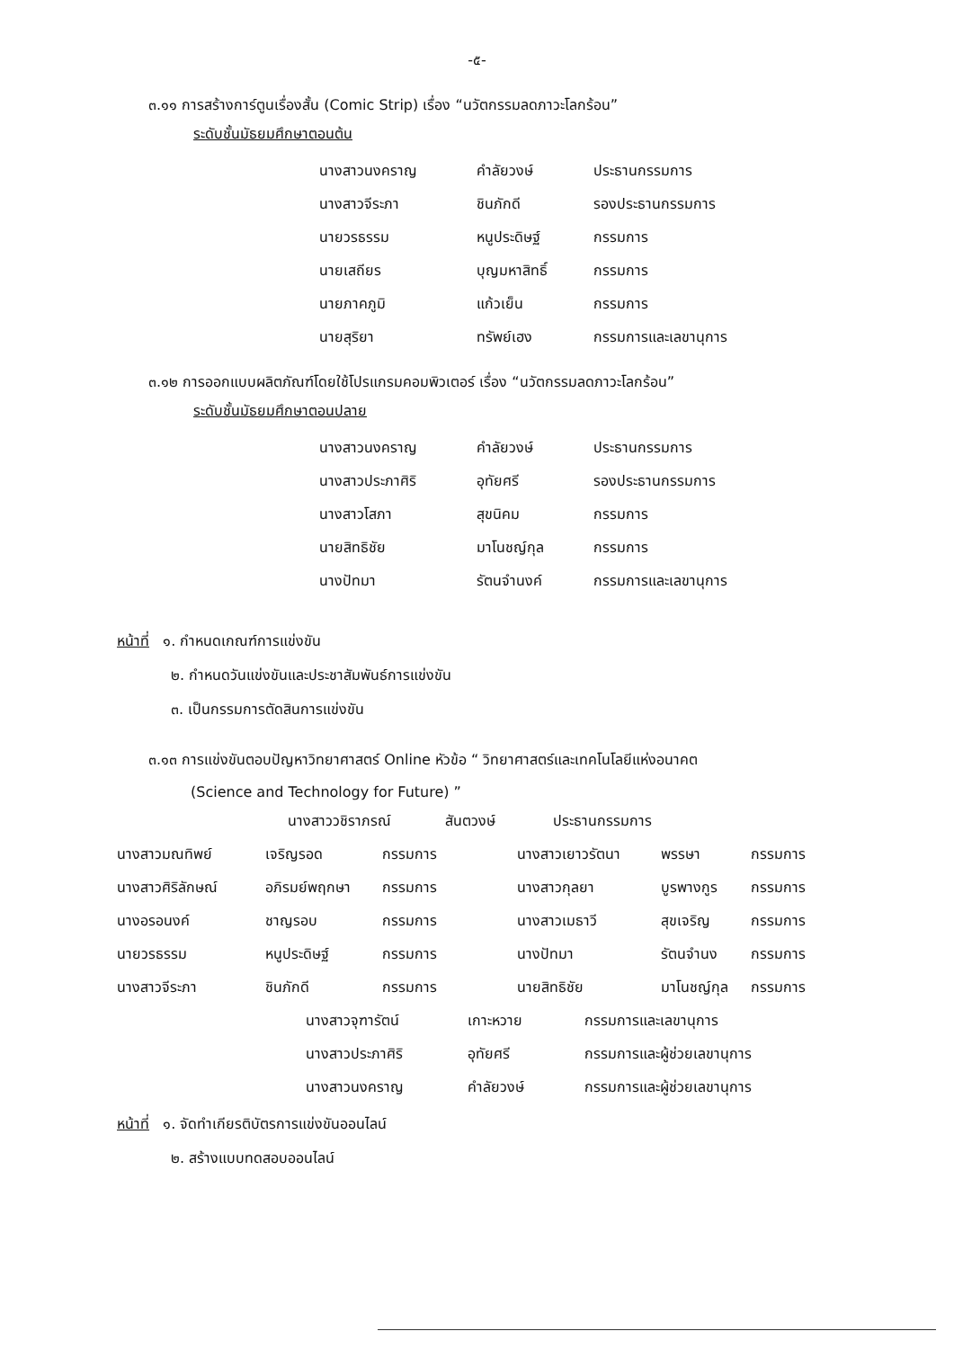-๕-
๓.๑๑ การสร้างการ์ตูนเรื่องสั้น (Comic Strip) เรื่อง “นวัตกรรมลดภาวะโลกร้อน”
ระดับชั้นมัธยมศึกษาตอนต้น
| นางสาวนงคราญ | คำลัยวงษ์ | ประธานกรรมการ |
| นางสาวจีระภา | ชินภักดี | รองประธานกรรมการ |
| นายวรธรรม | หนูประดิษฐ์ | กรรมการ |
| นายเสถียร | บุญมหาสิทธิ์ | กรรมการ |
| นายภาคภูมิ | แก้วเย็น | กรรมการ |
| นายสุริยา | ทรัพย์เฮง | กรรมการและเลขานุการ |
๓.๑๒ การออกแบบผลิตภัณฑ์โดยใช้โปรแกรมคอมพิวเตอร์ เรื่อง “นวัตกรรมลดภาวะโลกร้อน”
ระดับชั้นมัธยมศึกษาตอนปลาย
| นางสาวนงคราญ | คำลัยวงษ์ | ประธานกรรมการ |
| นางสาวประภาศิริ | อุทัยศรี | รองประธานกรรมการ |
| นางสาวโสภา | สุขนิคม | กรรมการ |
| นายสิทธิชัย | มาโนชญ์กุล | กรรมการ |
| นางปัทมา | รัตนจำนงค์ | กรรมการและเลขานุการ |
หน้าที่ ๑. กำหนดเกณฑ์การแข่งขัน
๒. กำหนดวันแข่งขันและประชาสัมพันธ์การแข่งขัน
๓. เป็นกรรมการตัดสินการแข่งขัน
๓.๑๓ การแข่งขันตอบปัญหาวิทยาศาสตร์ Online หัวข้อ “ วิทยาศาสตร์และเทคโนโลยีแห่งอนาคต
(Science and Technology for Future) ”
| นางสาววชิราภรณ์ | สันตวงษ์ | ประธานกรรมการ |
| นางสาวมณทิพย์ | เจริญรอด | กรรมการ | นางสาวเยาวรัตนา | พรรษา | กรรมการ |
| นางสาวศิริลักษณ์ | อภิรมย์พฤกษา | กรรมการ | นางสาวกุลยา | บูรพางกูร | กรรมการ |
| นางอรอนงค์ | ชาญรอบ | กรรมการ | นางสาวเมธาวี | สุขเจริญ | กรรมการ |
| นายวรธรรม | หนูประดิษฐ์ | กรรมการ | นางปัทมา | รัตนจำนง | กรรมการ |
| นางสาวจีระภา | ชินภักดี | กรรมการ | นายสิทธิชัย | มาโนชญ์กุล | กรรมการ |
| นางสาวจุฑารัตน์ | เกาะหวาย | กรรมการและเลขานุการ |
| นางสาวประภาศิริ | อุทัยศรี | กรรมการและผู้ช่วยเลขานุการ |
| นางสาวนงคราญ | คำลัยวงษ์ | กรรมการและผู้ช่วยเลขานุการ |
หน้าที่ ๑. จัดทำเกียรติบัตรการแข่งขันออนไลน์
๒. สร้างแบบทดสอบออนไลน์